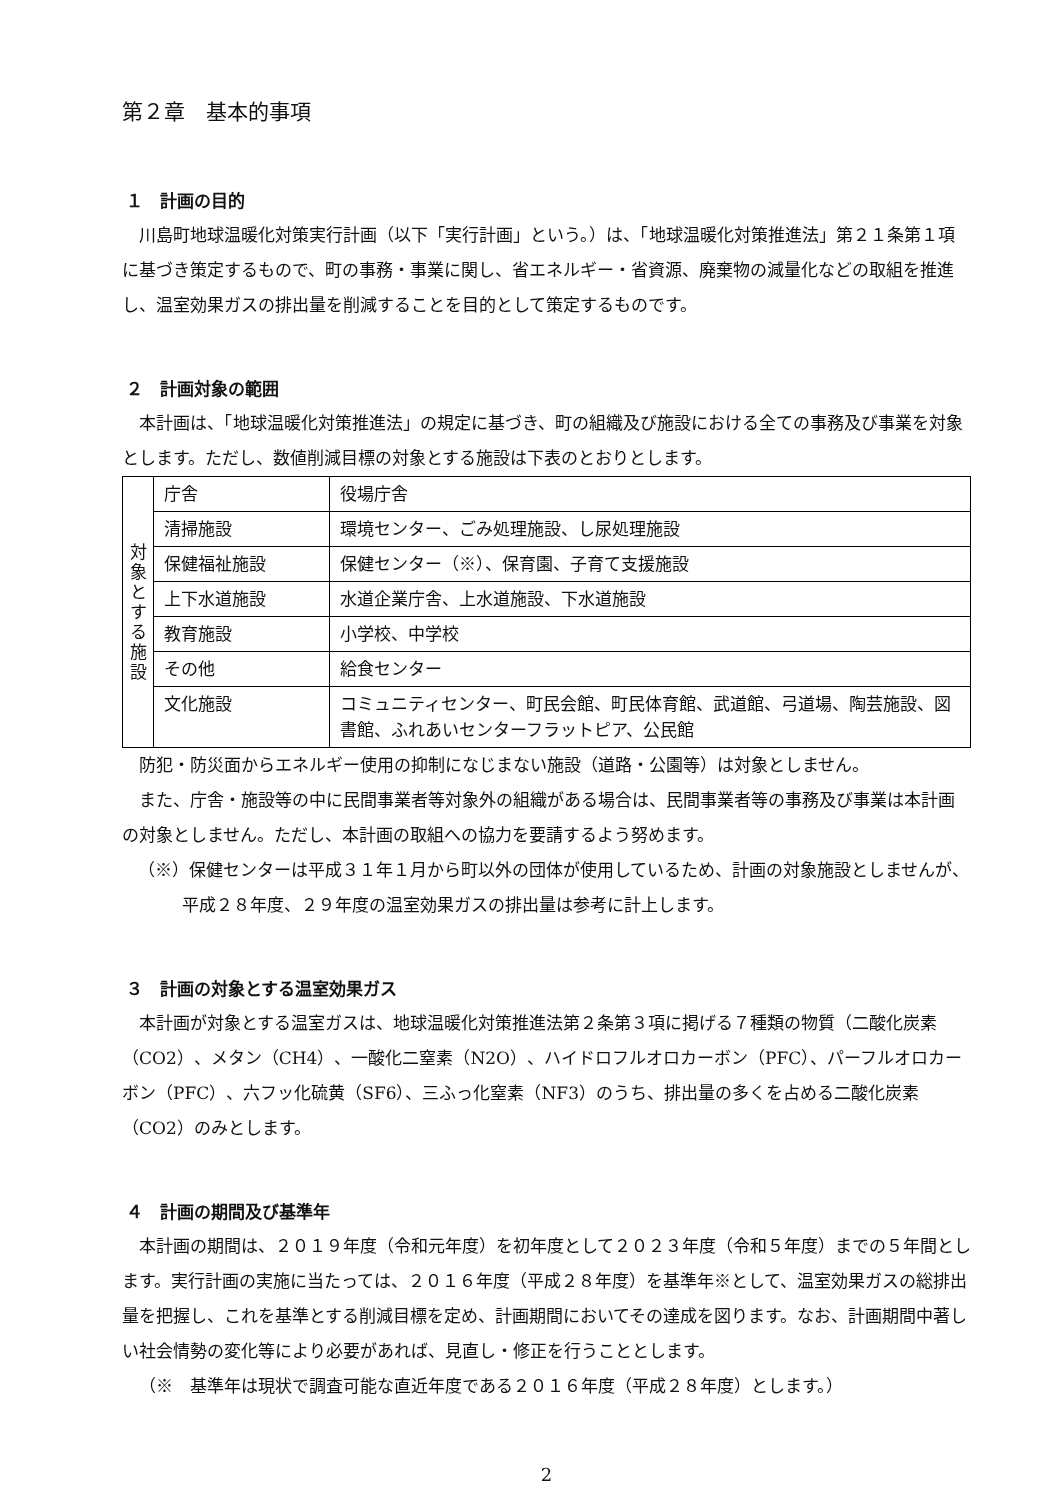第２章　基本的事項
１　計画の目的
川島町地球温暖化対策実行計画（以下「実行計画」という。）は、「地球温暖化対策推進法」第２１条第１項に基づき策定するもので、町の事務・事業に関し、省エネルギー・省資源、廃棄物の減量化などの取組を推進し、温室効果ガスの排出量を削減することを目的として策定するものです。
２　計画対象の範囲
本計画は、「地球温暖化対策推進法」の規定に基づき、町の組織及び施設における全ての事務及び事業を対象とします。ただし、数値削減目標の対象とする施設は下表のとおりとします。
| 対 象 と す る 施 設 | 庁舎 | 役場庁舎 |
| | 清掃施設 | 環境センター、ごみ処理施設、し尿処理施設 |
| | 保健福祉施設 | 保健センター（※）、保育園、子育て支援施設 |
| | 上下水道施設 | 水道企業庁舎、上水道施設、下水道施設 |
| | 教育施設 | 小学校、中学校 |
| | その他 | 給食センター |
| | 文化施設 | コミュニティセンター、町民会館、町民体育館、武道館、弓道場、陶芸施設、図書館、ふれあいセンターフラットピア、公民館 |
防犯・防災面からエネルギー使用の抑制になじまない施設（道路・公園等）は対象としません。
また、庁舎・施設等の中に民間事業者等対象外の組織がある場合は、民間事業者等の事務及び事業は本計画の対象としません。ただし、本計画の取組への協力を要請するよう努めます。
（※）保健センターは平成３１年１月から町以外の団体が使用しているため、計画の対象施設としませんが、平成２８年度、２９年度の温室効果ガスの排出量は参考に計上します。
３　計画の対象とする温室効果ガス
本計画が対象とする温室ガスは、地球温暖化対策推進法第２条第３項に掲げる７種類の物質（二酸化炭素（CO2）、メタン（CH4）、一酸化二窒素（N2O）、ハイドロフルオロカーボン（PFC）、パーフルオロカーボン（PFC）、六フッ化硫黄（SF6）、三ふっ化窒素（NF3）のうち、排出量の多くを占める二酸化炭素（CO2）のみとします。
４　計画の期間及び基準年
本計画の期間は、２０１９年度（令和元年度）を初年度として２０２３年度（令和５年度）までの５年間とします。実行計画の実施に当たっては、２０１６年度（平成２８年度）を基準年※として、温室効果ガスの総排出量を把握し、これを基準とする削減目標を定め、計画期間においてその達成を図ります。なお、計画期間中著しい社会情勢の変化等により必要があれば、見直し・修正を行うこととします。
（※　基準年は現状で調査可能な直近年度である２０１６年度（平成２８年度）とします。）
2